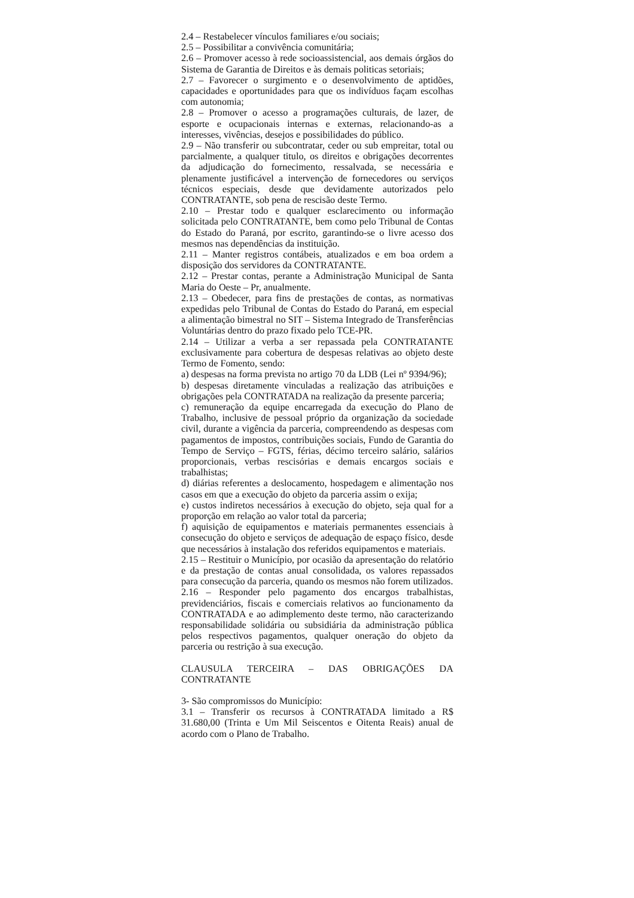2.4 – Restabelecer vínculos familiares e/ou sociais;
2.5 – Possibilitar a convivência comunitária;
2.6 – Promover acesso à rede socioassistencial, aos demais órgãos do Sistema de Garantia de Direitos e às demais politicas setoriais;
2.7 – Favorecer o surgimento e o desenvolvimento de aptidões, capacidades e oportunidades para que os indivíduos façam escolhas com autonomia;
2.8 – Promover o acesso a programações culturais, de lazer, de esporte e ocupacionais internas e externas, relacionando-as a interesses, vivências, desejos e possibilidades do público.
2.9 – Não transferir ou subcontratar, ceder ou sub empreitar, total ou parcialmente, a qualquer titulo, os direitos e obrigações decorrentes da adjudicação do fornecimento, ressalvada, se necessária e plenamente justificável a intervenção de fornecedores ou serviços técnicos especiais, desde que devidamente autorizados pelo CONTRATANTE, sob pena de rescisão deste Termo.
2.10 – Prestar todo e qualquer esclarecimento ou informação solicitada pelo CONTRATANTE, bem como pelo Tribunal de Contas do Estado do Paraná, por escrito, garantindo-se o livre acesso dos mesmos nas dependências da instituição.
2.11 – Manter registros contábeis, atualizados e em boa ordem a disposição dos servidores da CONTRATANTE.
2.12 – Prestar contas, perante a Administração Municipal de Santa Maria do Oeste – Pr, anualmente.
2.13 – Obedecer, para fins de prestações de contas, as normativas expedidas pelo Tribunal de Contas do Estado do Paraná, em especial a alimentação bimestral no SIT – Sistema Integrado de Transferências Voluntárias dentro do prazo fixado pelo TCE-PR.
2.14 – Utilizar a verba a ser repassada pela CONTRATANTE exclusivamente para cobertura de despesas relativas ao objeto deste Termo de Fomento, sendo:
a) despesas na forma prevista no artigo 70 da LDB (Lei nº 9394/96);
b) despesas diretamente vinculadas a realização das atribuições e obrigações pela CONTRATADA na realização da presente parceria;
c) remuneração da equipe encarregada da execução do Plano de Trabalho, inclusive de pessoal próprio da organização da sociedade civil, durante a vigência da parceria, compreendendo as despesas com pagamentos de impostos, contribuições sociais, Fundo de Garantia do Tempo de Serviço – FGTS, férias, décimo terceiro salário, salários proporcionais, verbas rescisórias e demais encargos sociais e trabalhistas;
d) diárias referentes a deslocamento, hospedagem e alimentação nos casos em que a execução do objeto da parceria assim o exija;
e) custos indiretos necessários à execução do objeto, seja qual for a proporção em relação ao valor total da parceria;
f) aquisição de equipamentos e materiais permanentes essenciais à consecução do objeto e serviços de adequação de espaço físico, desde que necessários à instalação dos referidos equipamentos e materiais.
2.15 – Restituir o Município, por ocasião da apresentação do relatório e da prestação de contas anual consolidada, os valores repassados para consecução da parceria, quando os mesmos não forem utilizados.
2.16 – Responder pelo pagamento dos encargos trabalhistas, previdenciários, fiscais e comerciais relativos ao funcionamento da CONTRATADA e ao adimplemento deste termo, não caracterizando responsabilidade solidária ou subsidiária da administração pública pelos respectivos pagamentos, qualquer oneração do objeto da parceria ou restrição à sua execução.
CLAUSULA TERCEIRA – DAS OBRIGAÇÕES DA CONTRATANTE
3- São compromissos do Município:
3.1 – Transferir os recursos à CONTRATADA limitado a R$ 31.680,00 (Trinta e Um Mil Seiscentos e Oitenta Reais) anual de acordo com o Plano de Trabalho.